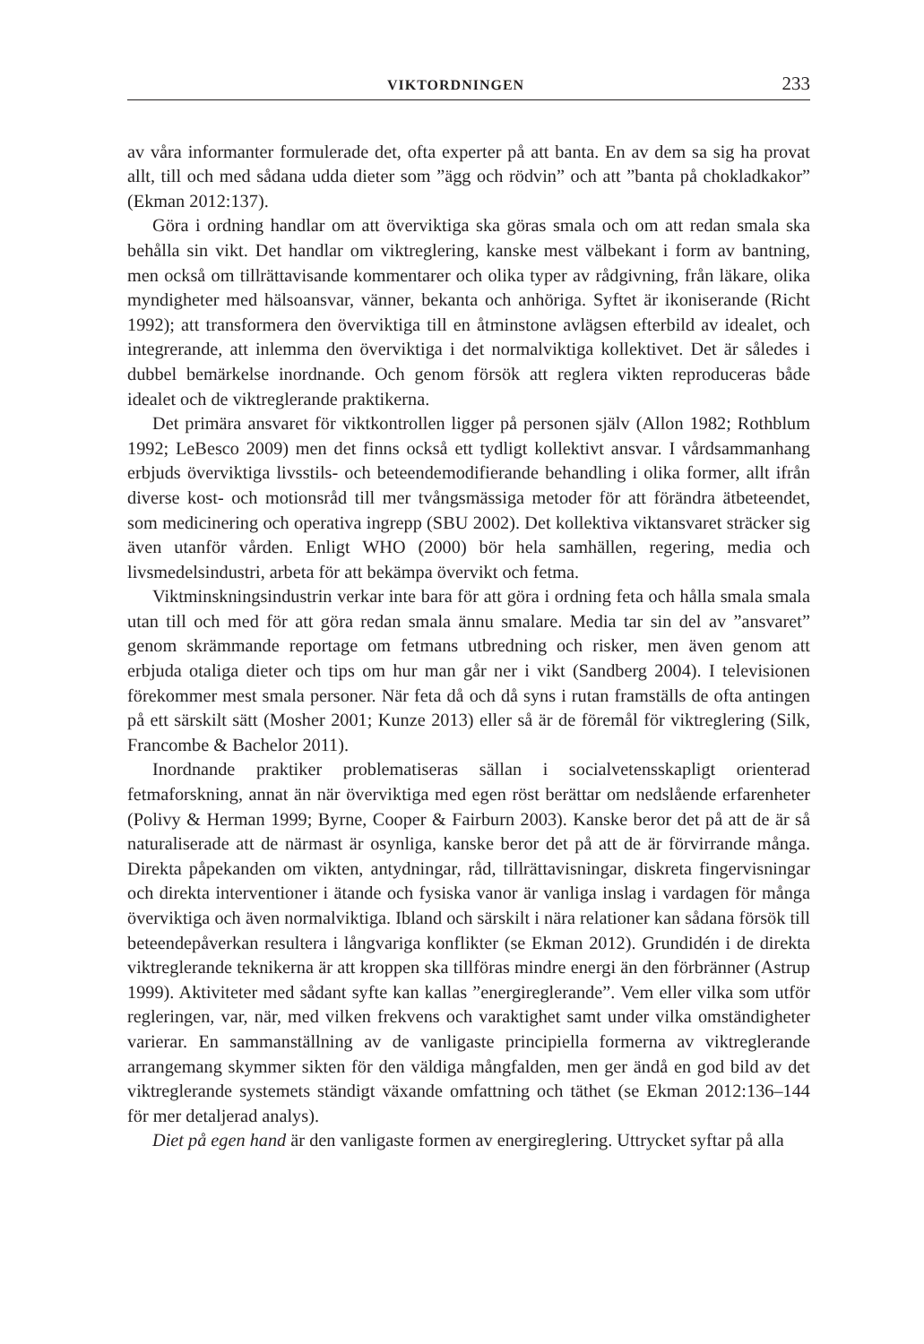VIKTORDNINGEN 233
av våra informanter formulerade det, ofta experter på att banta. En av dem sa sig ha provat allt, till och med sådana udda dieter som ”ägg och rödvin” och att ”banta på chokladkakor” (Ekman 2012:137).
Göra i ordning handlar om att överviktiga ska göras smala och om att redan smala ska behålla sin vikt. Det handlar om viktreglering, kanske mest välbekant i form av bantning, men också om tillrättavisande kommentarer och olika typer av rådgivning, från läkare, olika myndigheter med hälsoansvar, vänner, bekanta och anhöriga. Syftet är ikoniserande (Richt 1992); att transformera den överviktiga till en åtminstone avlägsen efterbild av idealet, och integrerande, att inlemma den överviktiga i det normalviktiga kollektivet. Det är således i dubbel bemärkelse inordnande. Och genom försök att reglera vikten reproduceras både idealet och de viktreglerande praktikerna.
Det primära ansvaret för viktkontrollen ligger på personen själv (Allon 1982; Rothblum 1992; LeBesco 2009) men det finns också ett tydligt kollektivt ansvar. I vårdsammanhang erbjuds överviktiga livsstils- och beteendemodifierande behandling i olika former, allt ifrån diverse kost- och motionsråd till mer tvångsmässiga metoder för att förändra ätbeteendet, som medicinering och operativa ingrepp (SBU 2002). Det kollektiva viktansvaret sträcker sig även utanför vården. Enligt WHO (2000) bör hela samhällen, regering, media och livsmedelsindustri, arbeta för att bekämpa övervikt och fetma.
Viktminskningsindustrin verkar inte bara för att göra i ordning feta och hålla smala smala utan till och med för att göra redan smala ännu smalare. Media tar sin del av ”ansvaret” genom skrämmande reportage om fetmans utbredning och risker, men även genom att erbjuda otaliga dieter och tips om hur man går ner i vikt (Sandberg 2004). I televisionen förekommer mest smala personer. När feta då och då syns i rutan framställs de ofta antingen på ett särskilt sätt (Mosher 2001; Kunze 2013) eller så är de föremål för viktreglering (Silk, Francombe & Bachelor 2011).
Inordnande praktiker problematiseras sällan i socialvetensskapligt orienterad fetmaforskning, annat än när överviktiga med egen röst berättar om nedslående erfarenheter (Polivy & Herman 1999; Byrne, Cooper & Fairburn 2003). Kanske beror det på att de är så naturaliserade att de närmast är osynliga, kanske beror det på att de är förvirrande många. Direkta påpekanden om vikten, antydningar, råd, tillrättavisningar, diskreta fingervisningar och direkta interventioner i ätande och fysiska vanor är vanliga inslag i vardagen för många överviktiga och även normalviktiga. Ibland och särskilt i nära relationer kan sådana försök till beteendepåverkan resultera i långvariga konflikter (se Ekman 2012). Grundidén i de direkta viktreglerande teknikerna är att kroppen ska tillföras mindre energi än den förbränner (Astrup 1999). Aktiviteter med sådant syfte kan kallas ”energireglerande”. Vem eller vilka som utför regleringen, var, när, med vilken frekvens och varaktighet samt under vilka omständigheter varierar. En sammanställning av de vanligaste principiella formerna av viktreglerande arrangemang skymmer sikten för den väldiga mångfalden, men ger ändå en god bild av det viktreglerande systemets ständigt växande omfattning och täthet (se Ekman 2012:136–144 för mer detaljerad analys).
Diet på egen hand är den vanligaste formen av energireglering. Uttrycket syftar på alla